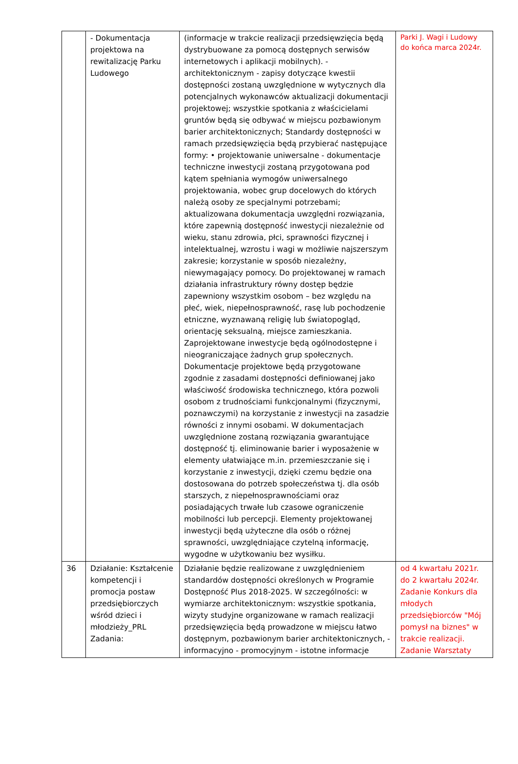| | - Dokumentacja projektowa na rewitalizację Parku Ludowego | (informacje w trakcie realizacji przedsięwzięcia będą dystrybuowane za pomocą dostępnych serwisów internetowych i aplikacji mobilnych). - architektonicznym - zapisy dotyczące kwestii dostępności zostaną uwzględnione w wytycznych dla potencjalnych wykonawców aktualizacji dokumentacji projektowej; wszystkie spotkania z właścicielami gruntów będą się odbywać w miejscu pozbawionym barier architektonicznych; Standardy dostępności w ramach przedsięwzięcia będą przybierać następujące formy: • projektowanie uniwersalne - dokumentacje techniczne inwestycji zostaną przygotowana pod kątem spełniania wymogów uniwersalnego projektowania, wobec grup docelowych do których należą osoby ze specjalnymi potrzebami; aktualizowana dokumentacja uwzględni rozwiązania, które zapewnią dostępność inwestycji niezależnie od wieku, stanu zdrowia, płci, sprawności fizycznej i intelektualnej, wzrostu i wagi w możliwie najszerszym zakresie; korzystanie w sposób niezależny, niewymagający pomocy. Do projektowanej w ramach działania infrastruktury równy dostęp będzie zapewniony wszystkim osobom – bez względu na płeć, wiek, niepełnosprawność, rasę lub pochodzenie etniczne, wyznawaną religię lub światopogląd, orientację seksualną, miejsce zamieszkania. Zaprojektowane inwestycje będą ogólnodostępne i nieograniczające żadnych grup społecznych. Dokumentacje projektowe będą przygotowane zgodnie z zasadami dostępności definiowanej jako właściwość środowiska technicznego, która pozwoli osobom z trudnościami funkcjonalnymi (fizycznymi, poznawczymi) na korzystanie z inwestycji na zasadzie równości z innymi osobami. W dokumentacjach uwzględnione zostaną rozwiązania gwarantujące dostępność tj. eliminowanie barier i wyposażenie w elementy ułatwiające m.in. przemieszczanie się i korzystanie z inwestycji, dzięki czemu będzie ona dostosowana do potrzeb społeczeństwa tj. dla osób starszych, z niepełnosprawnościami oraz posiadających trwałe lub czasowe ograniczenie mobilności lub percepcji. Elementy projektowanej inwestycji będą użyteczne dla osób o różnej sprawności, uwzględniające czytelną informację, wygodne w użytkowaniu bez wysiłku. | Parki J. Wagi i Ludowy do końca marca 2024r. |
| 36 | Działanie: Kształcenie kompetencji i promocja postaw przedsiębiorczych wśród dzieci i młodzieży_PRL Zadania: | Działanie będzie realizowane z uwzględnieniem standardów dostępności określonych w Programie Dostępność Plus 2018-2025. W szczególności: w wymiarze architektonicznym: wszystkie spotkania, wizyty studyjne organizowane w ramach realizacji przedsięwzięcia będą prowadzone w miejscu łatwo dostępnym, pozbawionym barier architektonicznych, - informacyjno - promocyjnym - istotne informacje | od 4 kwartału 2021r. do 2 kwartału 2024r. Zadanie Konkurs dla młodych przedsiębiorców "Mój pomysł na biznes" w trakcie realizacji. Zadanie Warsztaty |